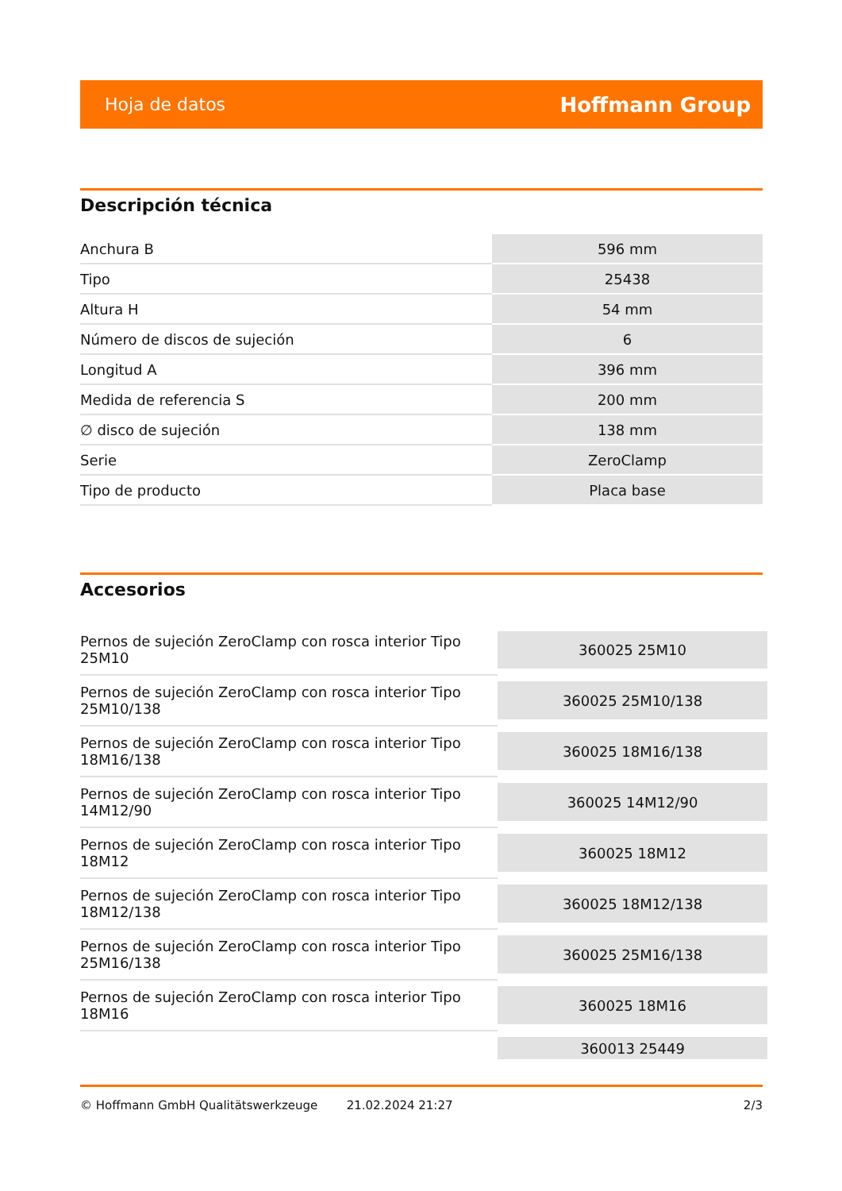Hoja de datos Hoffmann Group
Descripción técnica
| Anchura B | 596 mm |
| Tipo | 25438 |
| Altura H | 54 mm |
| Número de discos de sujeción | 6 |
| Longitud A | 396 mm |
| Medida de referencia S | 200 mm |
| ∅ disco de sujeción | 138 mm |
| Serie | ZeroClamp |
| Tipo de producto | Placa base |
Accesorios
| Pernos de sujeción ZeroClamp con rosca interior Tipo 25M10 | 360025 25M10 |
| Pernos de sujeción ZeroClamp con rosca interior Tipo 25M10/138 | 360025 25M10/138 |
| Pernos de sujeción ZeroClamp con rosca interior Tipo 18M16/138 | 360025 18M16/138 |
| Pernos de sujeción ZeroClamp con rosca interior Tipo 14M12/90 | 360025 14M12/90 |
| Pernos de sujeción ZeroClamp con rosca interior Tipo 18M12 | 360025 18M12 |
| Pernos de sujeción ZeroClamp con rosca interior Tipo 18M12/138 | 360025 18M12/138 |
| Pernos de sujeción ZeroClamp con rosca interior Tipo 25M16/138 | 360025 25M16/138 |
| Pernos de sujeción ZeroClamp con rosca interior Tipo 18M16 | 360025 18M16 |
| | 360013 25449 |
© Hoffmann GmbH Qualitätswerkzeuge 21.02.2024 21:27 2/3